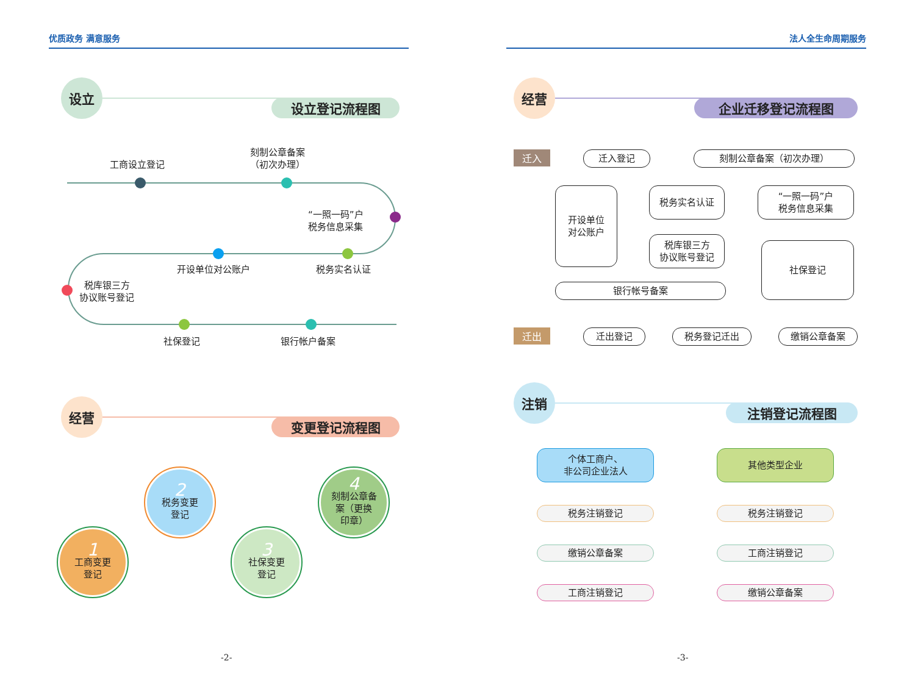优质政务 满意服务
设立
设立登记流程图
工商设立登记
刻制公章备案
（初次办理）
“一照一码”户
税务信息采集
开设单位对公账户 税务实名认证
税库银三方
协议账号登记
社保登记 银行帐户备案
经营
变更登记流程图
1
工商变更
登记
2
税务变更
登记
3
社保变更
登记
4
刻制公章备
案（更换
印章）
-2-
法人全生命周期服务
经营
企业迁移登记流程图
迁入 迁入登记 刻制公章备案（初次办理）
开设单位
对公账户
税务实名认证
“一照一码”户
税务信息采集
税库银三方
协议账号登记
社保登记
银行帐号备案
迁出 迁出登记 税务登记迁出 缴销公章备案
注销
注销登记流程图
个体工商户、
非公司企业法人
其他类型企业
税务注销登记 税务注销登记
缴销公章备案 工商注销登记
工商注销登记 缴销公章备案
-3-